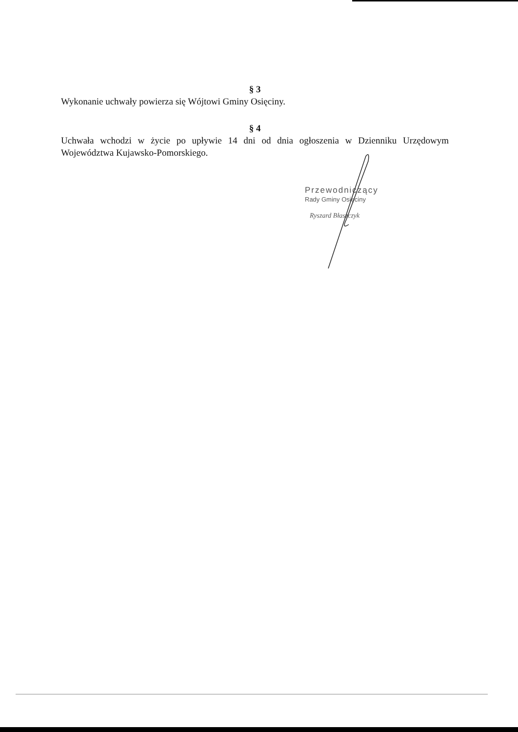§ 3
Wykonanie uchwały powierza się Wójtowi Gminy Osięciny.
§ 4
Uchwała wchodzi w życie po upływie 14 dni od dnia ogłoszenia w Dzienniku Urzędowym Województwa Kujawsko-Pomorskiego.
Przewodniczący
Rady Gminy Osięciny
Ryszard Błaszczyk